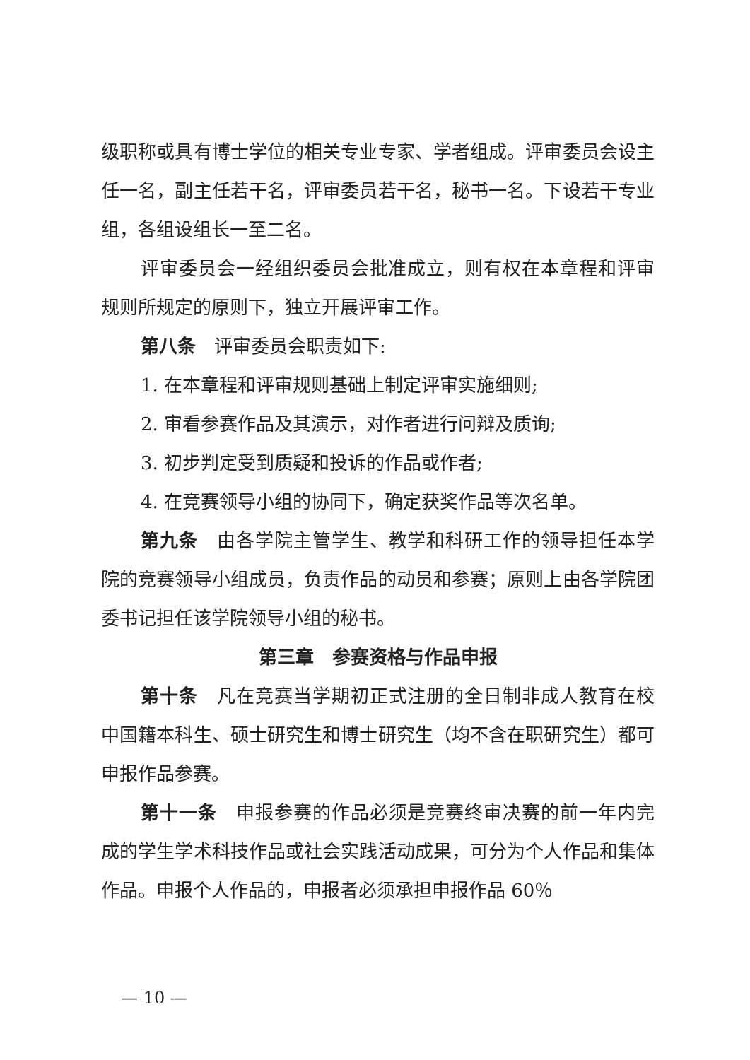级职称或具有博士学位的相关专业专家、学者组成。评审委员会设主任一名，副主任若干名，评审委员若干名，秘书一名。下设若干专业组，各组设组长一至二名。
评审委员会一经组织委员会批准成立，则有权在本章程和评审规则所规定的原则下，独立开展评审工作。
第八条　评审委员会职责如下:
1. 在本章程和评审规则基础上制定评审实施细则;
2. 审看参赛作品及其演示，对作者进行问辩及质询;
3. 初步判定受到质疑和投诉的作品或作者;
4. 在竞赛领导小组的协同下，确定获奖作品等次名单。
第九条　由各学院主管学生、教学和科研工作的领导担任本学院的竞赛领导小组成员，负责作品的动员和参赛；原则上由各学院团委书记担任该学院领导小组的秘书。
第三章　参赛资格与作品申报
第十条　凡在竞赛当学期初正式注册的全日制非成人教育在校中国籍本科生、硕士研究生和博士研究生（均不含在职研究生）都可申报作品参赛。
第十一条　申报参赛的作品必须是竞赛终审决赛的前一年内完成的学生学术科技作品或社会实践活动成果，可分为个人作品和集体作品。申报个人作品的，申报者必须承担申报作品 60％
— 10 —